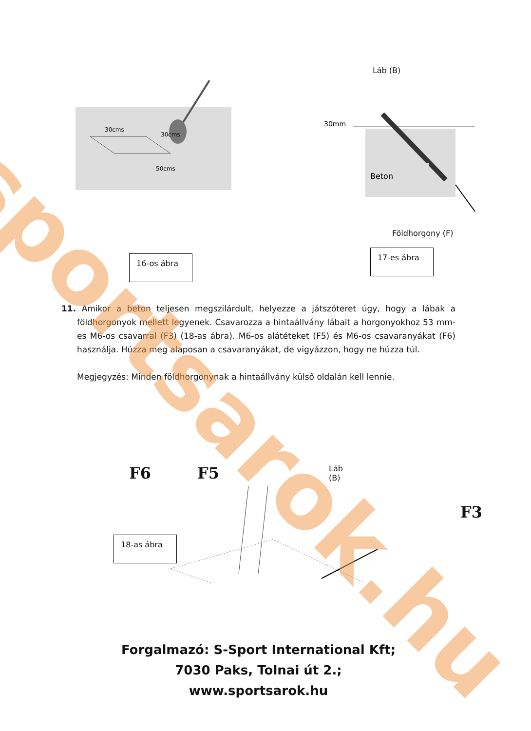30cms
30cms
50cms
16-os ábra
Láb (B)
30mm
Beton
Földhorgony (F)
17-es ábra
11. Amikor a beton teljesen megszilárdult, helyezze a játszóteret úgy, hogy a lábak a földhorgonyok mellett legyenek. Csavarozza a hintaállvány lábait a horgonyokhoz 53 mm-es M6-os csavarral (F3) (18-as ábra). M6-os alátéteket (F5) és M6-os csavaranyákat (F6) használja. Húzza meg alaposan a csavaranyákat, de vigyázzon, hogy ne húzza túl.
Megjegyzés: Minden földhorgonynak a hintaállvány külső oldalán kell lennie.
F6 F5 Láb (B) F3
18-as ábra
Forgalmazó: S-Sport International Kft;
7030 Paks, Tolnai út 2.;
www.sportsarok.hu
sportsarok.hu